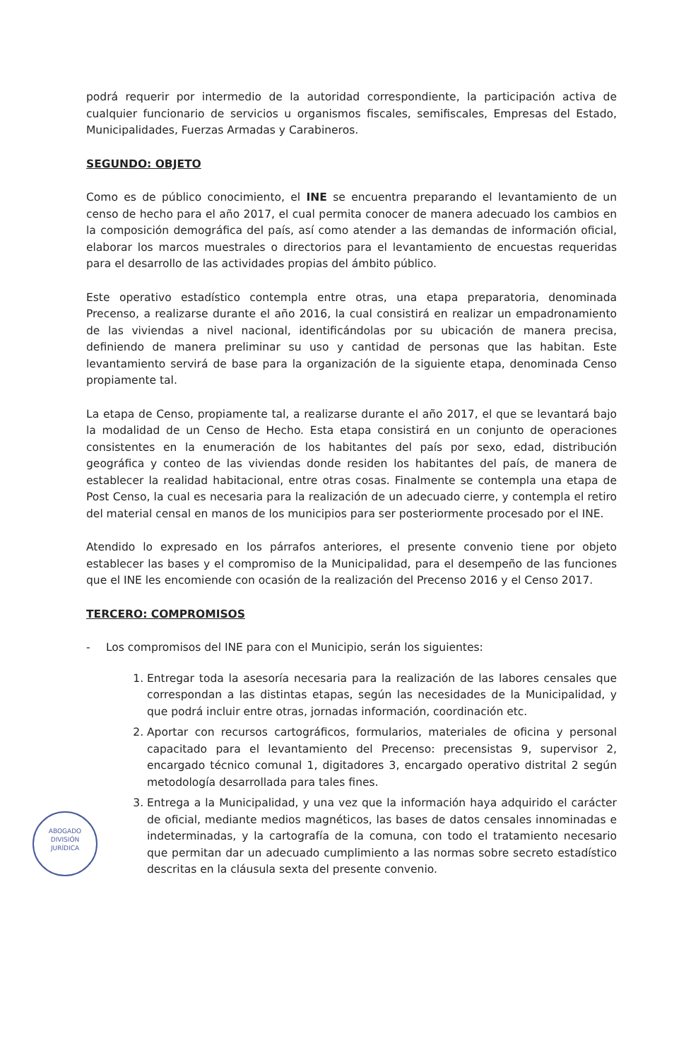podrá requerir por intermedio de la autoridad correspondiente, la participación activa de cualquier funcionario de servicios u organismos fiscales, semifiscales, Empresas del Estado, Municipalidades, Fuerzas Armadas y Carabineros.
SEGUNDO: OBJETO
Como es de público conocimiento, el INE se encuentra preparando el levantamiento de un censo de hecho para el año 2017, el cual permita conocer de manera adecuado los cambios en la composición demográfica del país, así como atender a las demandas de información oficial, elaborar los marcos muestrales o directorios para el levantamiento de encuestas requeridas para el desarrollo de las actividades propias del ámbito público.
Este operativo estadístico contempla entre otras, una etapa preparatoria, denominada Precenso, a realizarse durante el año 2016, la cual consistirá en realizar un empadronamiento de las viviendas a nivel nacional, identificándolas por su ubicación de manera precisa, definiendo de manera preliminar su uso y cantidad de personas que las habitan. Este levantamiento servirá de base para la organización de la siguiente etapa, denominada Censo propiamente tal.
La etapa de Censo, propiamente tal, a realizarse durante el año 2017, el que se levantará bajo la modalidad de un Censo de Hecho. Esta etapa consistirá en un conjunto de operaciones consistentes en la enumeración de los habitantes del país por sexo, edad, distribución geográfica y conteo de las viviendas donde residen los habitantes del país, de manera de establecer la realidad habitacional, entre otras cosas. Finalmente se contempla una etapa de Post Censo, la cual es necesaria para la realización de un adecuado cierre, y contempla el retiro del material censal en manos de los municipios para ser posteriormente procesado por el INE.
Atendido lo expresado en los párrafos anteriores, el presente convenio tiene por objeto establecer las bases y el compromiso de la Municipalidad, para el desempeño de las funciones que el INE les encomiende con ocasión de la realización del Precenso 2016 y el Censo 2017.
TERCERO: COMPROMISOS
- Los compromisos del INE para con el Municipio, serán los siguientes:
1. Entregar toda la asesoría necesaria para la realización de las labores censales que correspondan a las distintas etapas, según las necesidades de la Municipalidad, y que podrá incluir entre otras, jornadas información, coordinación etc.
2. Aportar con recursos cartográficos, formularios, materiales de oficina y personal capacitado para el levantamiento del Precenso: precensistas 9, supervisor 2, encargado técnico comunal 1, digitadores 3, encargado operativo distrital 2 según metodología desarrollada para tales fines.
3. Entrega a la Municipalidad, y una vez que la información haya adquirido el carácter de oficial, mediante medios magnéticos, las bases de datos censales innominadas e indeterminadas, y la cartografía de la comuna, con todo el tratamiento necesario que permitan dar un adecuado cumplimiento a las normas sobre secreto estadístico descritas en la cláusula sexta del presente convenio.
ABOGADO
DIVISIÓN
JURÍDICA